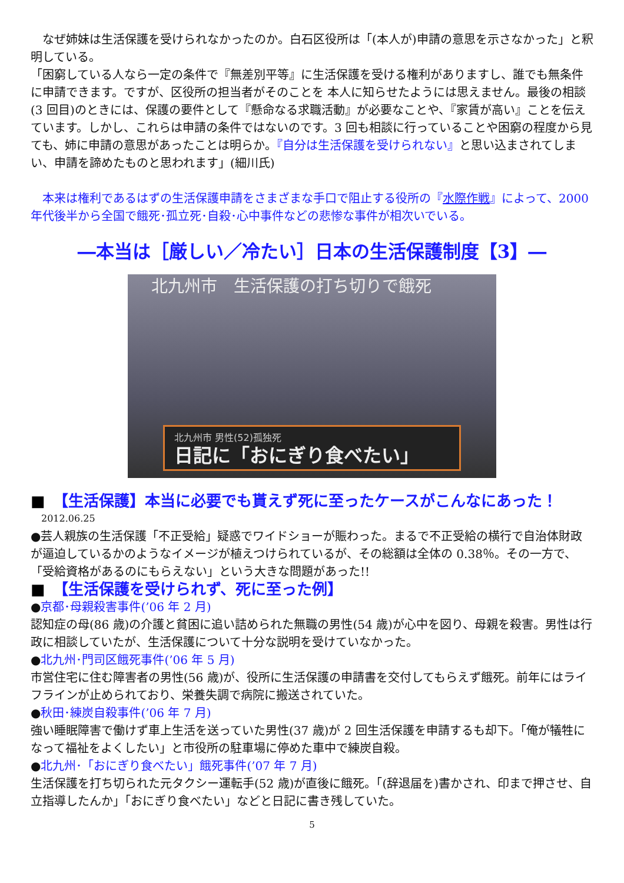なぜ姉妹は生活保護を受けられなかったのか。白石区役所は「(本人が)申請の意思を示さなかった」と釈明している。
「困窮している人なら一定の条件で『無差別平等』に生活保護を受ける権利がありますし、誰でも無条件に申請できます。ですが、区役所の担当者がそのことを 本人に知らせたようには思えません。最後の相談(3 回目)のときには、保護の要件として『懸命なる求職活動』が必要なことや、『家賃が高い』ことを伝えています。しかし、これらは申請の条件ではないのです。3 回も相談に行っていることや困窮の程度から見ても、姉に申請の意思があったことは明らか。『自分は生活保護を受けられない』と思い込まされてしまい、申請を諦めたものと思われます」(細川氏)
本来は権利であるはずの生活保護申請をさまざまな手口で阻止する役所の『水際作戦』によって、2000 年代後半から全国で餓死･孤立死･自殺･心中事件などの悲惨な事件が相次いでいる。
―本当は［厳しい／冷たい］日本の生活保護制度【3】―
北九州市　生活保護の打ち切りで餓死
北九州市 男性(52)孤独死
日記に「おにぎり食べたい」
■　【生活保護】本当に必要でも貰えず死に至ったケースがこんなにあった！
2012.06.25
●芸人親族の生活保護「不正受給」疑惑でワイドショーが賑わった。まるで不正受給の横行で自治体財政が逼迫しているかのようなイメージが植えつけられているが、その総額は全体の 0.38％。その一方で、「受給資格があるのにもらえない」という大きな問題があった!!
■　【生活保護を受けられず、死に至った例】
●京都･母親殺害事件(’06 年 2 月)
認知症の母(86 歳)の介護と貧困に追い詰められた無職の男性(54 歳)が心中を図り、母親を殺害。男性は行政に相談していたが、生活保護について十分な説明を受けていなかった。
●北九州･門司区餓死事件(’06 年 5 月)
市営住宅に住む障害者の男性(56 歳)が、役所に生活保護の申請書を交付してもらえず餓死。前年にはライフラインが止められており、栄養失調で病院に搬送されていた。
●秋田･練炭自殺事件(’06 年 7 月)
強い睡眠障害で働けず車上生活を送っていた男性(37 歳)が 2 回生活保護を申請するも却下。「俺が犠牲になって福祉をよくしたい」と市役所の駐車場に停めた車中で練炭自殺。
●北九州･「おにぎり食べたい」餓死事件(’07 年 7 月)
生活保護を打ち切られた元タクシー運転手(52 歳)が直後に餓死。「(辞退届を)書かされ、印まで押させ、自立指導したんか」「おにぎり食べたい」などと日記に書き残していた。
5